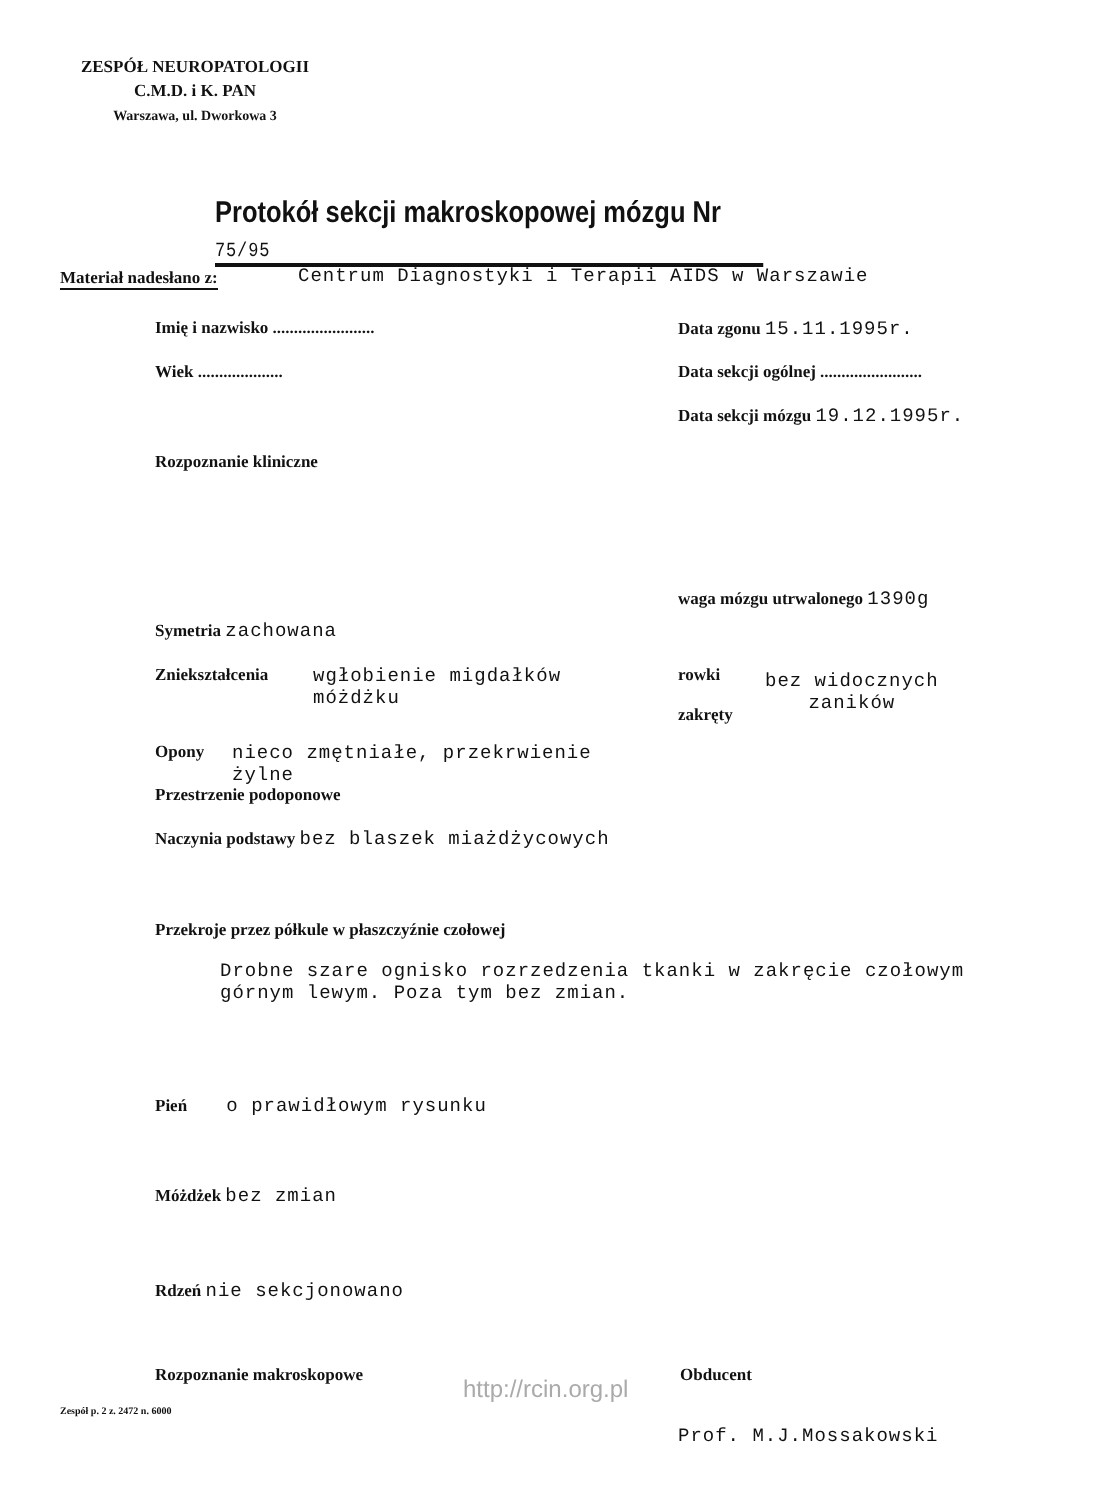ZESPÓŁ NEUROPATOLOGII
C.M.D. i K. PAN
Warszawa, ul. Dworkowa 3
Protokół sekcji makroskopowej mózgu Nr 75/95
Materiał nadesłano z:
Centrum Diagnostyki i Terapii AIDS w Warszawie
Imię i nazwisko ........................
Data zgonu 15.11.1995r.
Wiek ....................
Data sekcji ogólnej ........................
Data sekcji mózgu 19.12.1995r.
Rozpoznanie kliniczne
waga mózgu utrwalonego 1390g
Symetria zachowana
Zniekształcenia
wgłobienie migdałków
móżdżku
rowki
zakręty
bez widocznych
zaników
Opony
nieco zmętniałe, przekrwienie
żylne
Przestrzenie podoponowe
Naczynia podstawy bez blaszek miażdżycowych
Przekroje przez półkule w płaszczyźnie czołowej
Drobne szare ognisko rozrzedzenia tkanki w zakręcie czołowym
górnym lewym. Poza tym bez zmian.
Pień o prawidłowym rysunku
Móżdżek bez zmian
Rdzeń nie sekcjonowano
Rozpoznanie makroskopowe Obducent
Prof. M.J.Mossakowski
http://rcin.org.pl
Zespół p. 2 z. 2472 n. 6000